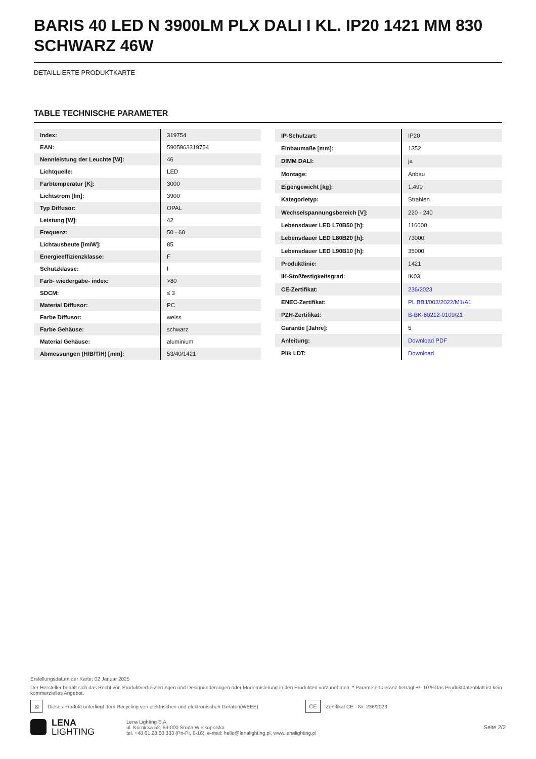BARIS 40 LED N 3900LM PLX DALI I KL. IP20 1421 MM 830 SCHWARZ 46W
DETAILLIERTE PRODUKTKARTE
TABLE TECHNISCHE PARAMETER
| Index: | 319754 |
| EAN: | 5905963319754 |
| Nennleistung der Leuchte [W]: | 46 |
| Lichtquelle: | LED |
| Farbtemperatur [K]: | 3000 |
| Lichtstrom [lm]: | 3900 |
| Typ Diffusor: | OPAL |
| Leistung [W]: | 42 |
| Frequenz: | 50 - 60 |
| Lichtausbeute [lm/W]: | 85 |
| Energieeffizienzklasse: | F |
| Schutzklasse: | I |
| Farb- wiedergabe- index: | >80 |
| SDCM: | ≤ 3 |
| Material Diffusor: | PC |
| Farbe Diffusor: | weiss |
| Farbe Gehäuse: | schwarz |
| Material Gehäuse: | aluminium |
| Abmessungen (H/B/T/H) [mm]: | 53/40/1421 |
| IP-Schutzart: | IP20 |
| Einbaumaße [mm]: | 1352 |
| DIMM DALI: | ja |
| Montage: | Anbau |
| Eigengewicht [kg]: | 1.490 |
| Kategorietyp: | Strahlen |
| Wechselspannungsbereich [V]: | 220 - 240 |
| Lebensdauer LED L70B50 [h]: | 116000 |
| Lebensdauer LED L80B20 [h]: | 73000 |
| Lebensdauer LED L90B10 [h]: | 35000 |
| Produktlinie: | 1421 |
| IK-Stoßfestigkeitsgrad: | IK03 |
| CE-Zertifikat: | 236/2023 |
| ENEC-Zertifikat: | PL BBJ/003/2022/M1/A1 |
| PZH-Zertifikat: | B-BK-60212-0109/21 |
| Garantie [Jahre]: | 5 |
| Anleitung: | Download PDF |
| Plik LDT: | Download |
Erstellungsdatum der Karte: 02 Januar 2025
Der Hersteller behält sich das Recht vor, Produktverbesserungen und Designänderungen oder Modernisierung in den Produkten vorzunehmen. * Parametertoleranz beträgt +/- 10 %Das Produktdatenblatt ist kein kommerzielles Angebot.
⊠
Dieses Produkt unterliegt dem Recycling von elektrischen und elektronischen Geräten(WEEE)
CE
Zertifikat CE - Nr: 236/2023
LENA
LIGHTING
Lena Lighting S.A.
ul. Kórnicka 52, 63-000 Środa Wielkopolska
tel. +48 61 28 60 333 (Pn-Pt, 8-16), e-mail: hello@lenalighting.pl, www.lenalighting.pl
Seite 2/2